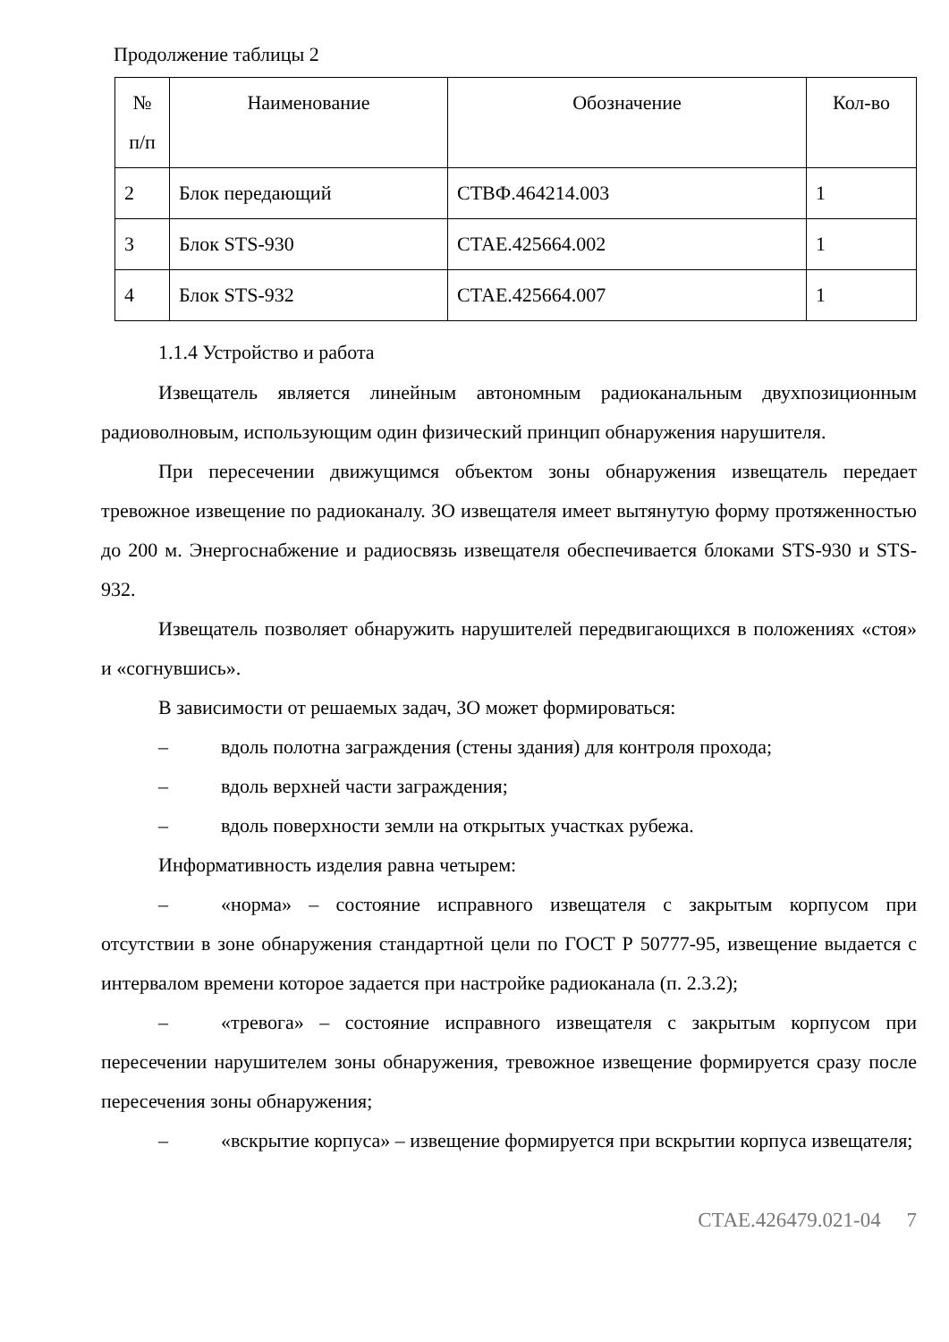Продолжение таблицы 2
| № п/п | Наименование | Обозначение | Кол-во |
| --- | --- | --- | --- |
| 2 | Блок передающий | СТВФ.464214.003 | 1 |
| 3 | Блок STS-930 | СТАЕ.425664.002 | 1 |
| 4 | Блок STS-932 | СТАЕ.425664.007 | 1 |
1.1.4 Устройство и работа
Извещатель является линейным автономным радиоканальным двухпозиционным радиоволновым, использующим один физический принцип обнаружения нарушителя.
При пересечении движущимся объектом зоны обнаружения извещатель передает тревожное извещение по радиоканалу. ЗО извещателя имеет вытянутую форму протяженностью до 200 м. Энергоснабжение и радиосвязь извещателя обеспечивается блоками STS-930 и STS-932.
Извещатель позволяет обнаружить нарушителей передвигающихся в положениях «стоя» и «согнувшись».
В зависимости от решаемых задач, ЗО может формироваться:
– вдоль полотна заграждения (стены здания) для контроля прохода;
– вдоль верхней части заграждения;
– вдоль поверхности земли на открытых участках рубежа.
Информативность изделия равна четырем:
– «норма» – состояние исправного извещателя с закрытым корпусом при отсутствии в зоне обнаружения стандартной цели по ГОСТ Р 50777-95, извещение выдается с интервалом времени которое задается при настройке радиоканала (п. 2.3.2);
– «тревога» – состояние исправного извещателя с закрытым корпусом при пересечении нарушителем зоны обнаружения, тревожное извещение формируется сразу после пересечения зоны обнаружения;
– «вскрытие корпуса» – извещение формируется при вскрытии корпуса извещателя;
СТАЕ.426479.021-04 7